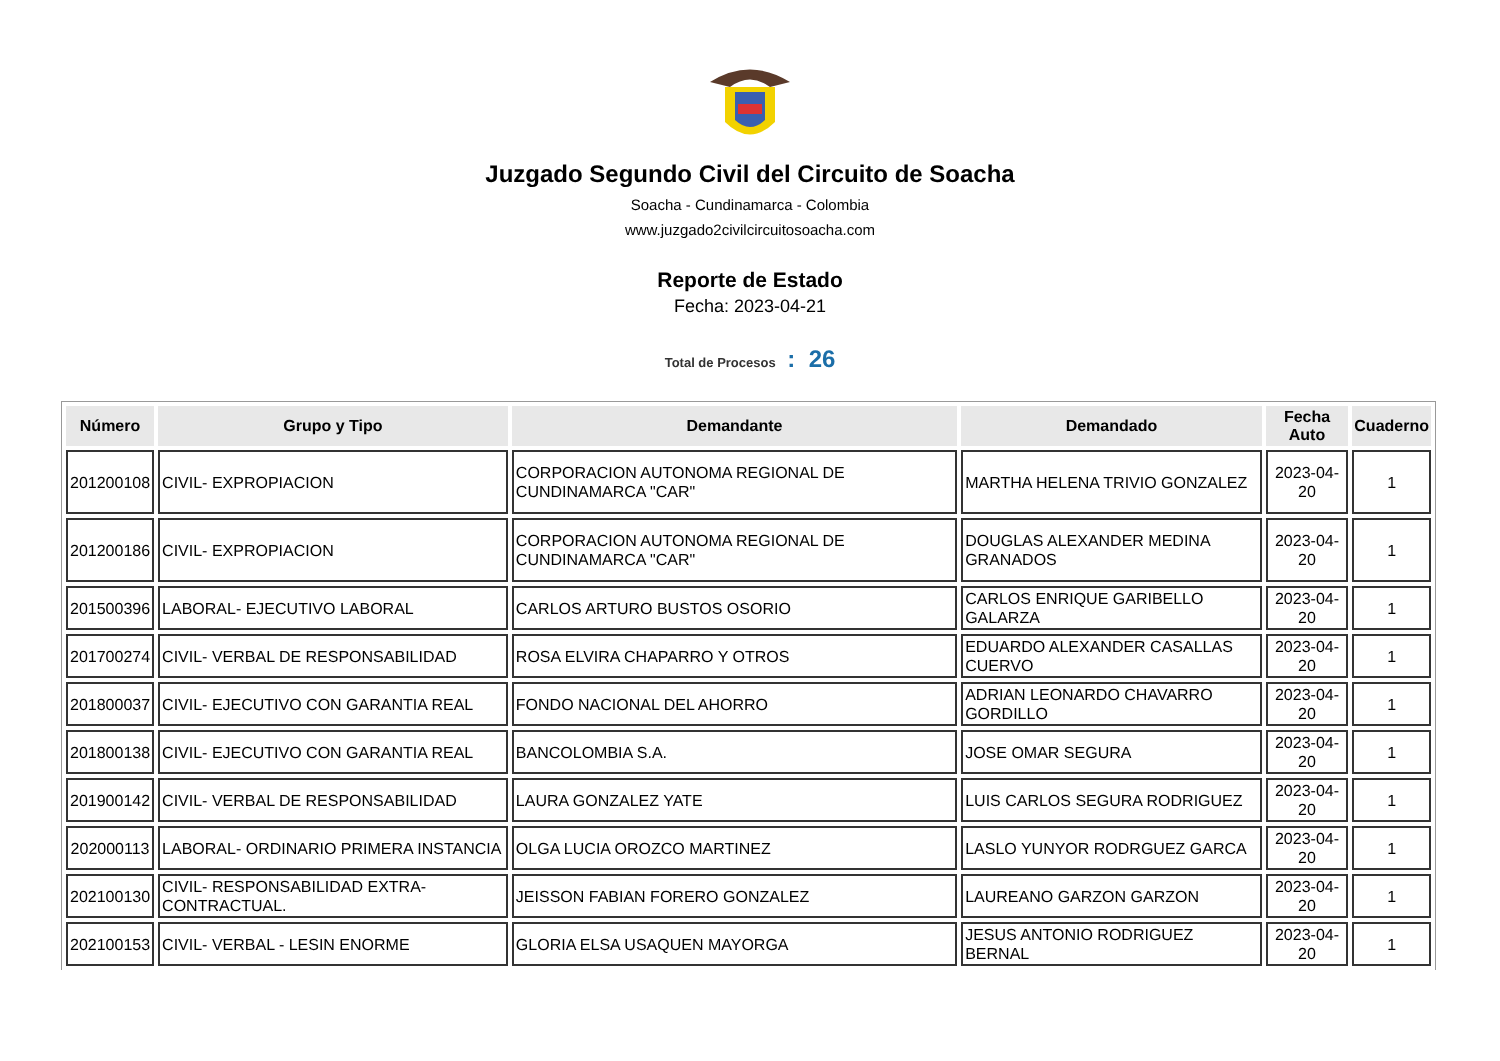Juzgado Segundo Civil del Circuito de Soacha
Soacha - Cundinamarca - Colombia
www.juzgado2civilcircuitosoacha.com
Reporte de Estado
Fecha: 2023-04-21
Total de Procesos : 26
| Número | Grupo y Tipo | Demandante | Demandado | Fecha Auto | Cuaderno |
| --- | --- | --- | --- | --- | --- |
| 201200108 | CIVIL- EXPROPIACION | CORPORACION AUTONOMA REGIONAL DE CUNDINAMARCA "CAR" | MARTHA HELENA TRIVIO GONZALEZ | 2023-04-20 | 1 |
| 201200186 | CIVIL- EXPROPIACION | CORPORACION AUTONOMA REGIONAL DE CUNDINAMARCA "CAR" | DOUGLAS ALEXANDER MEDINA GRANADOS | 2023-04-20 | 1 |
| 201500396 | LABORAL- EJECUTIVO LABORAL | CARLOS ARTURO BUSTOS OSORIO | CARLOS ENRIQUE GARIBELLO GALARZA | 2023-04-20 | 1 |
| 201700274 | CIVIL- VERBAL DE RESPONSABILIDAD | ROSA ELVIRA CHAPARRO Y OTROS | EDUARDO ALEXANDER CASALLAS CUERVO | 2023-04-20 | 1 |
| 201800037 | CIVIL- EJECUTIVO CON GARANTIA REAL | FONDO NACIONAL DEL AHORRO | ADRIAN LEONARDO CHAVARRO GORDILLO | 2023-04-20 | 1 |
| 201800138 | CIVIL- EJECUTIVO CON GARANTIA REAL | BANCOLOMBIA S.A. | JOSE OMAR SEGURA | 2023-04-20 | 1 |
| 201900142 | CIVIL- VERBAL DE RESPONSABILIDAD | LAURA GONZALEZ YATE | LUIS CARLOS SEGURA RODRIGUEZ | 2023-04-20 | 1 |
| 202000113 | LABORAL- ORDINARIO PRIMERA INSTANCIA | OLGA LUCIA OROZCO MARTINEZ | LASLO YUNYOR RODRGUEZ GARCA | 2023-04-20 | 1 |
| 202100130 | CIVIL- RESPONSABILIDAD EXTRA-CONTRACTUAL. | JEISSON FABIAN FORERO GONZALEZ | LAUREANO GARZON GARZON | 2023-04-20 | 1 |
| 202100153 | CIVIL- VERBAL - LESIN ENORME | GLORIA ELSA USAQUEN MAYORGA | JESUS ANTONIO RODRIGUEZ BERNAL | 2023-04-20 | 1 |